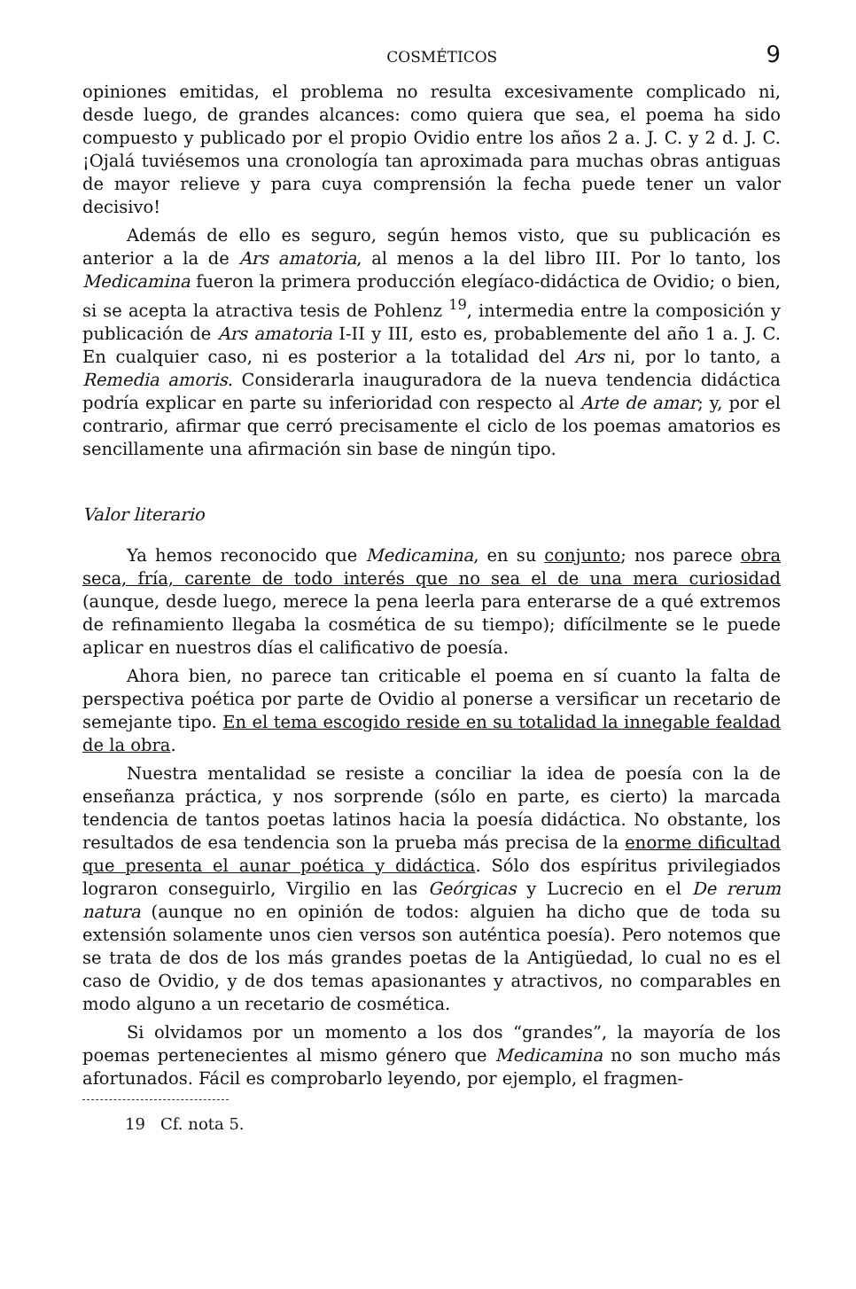COSMÉTICOS 9
opiniones emitidas, el problema no resulta excesivamente complicado ni, desde luego, de grandes alcances: como quiera que sea, el poema ha sido compuesto y publicado por el propio Ovidio entre los años 2 a. J. C. y 2 d. J. C. ¡Ojalá tuviésemos una cronología tan aproximada para muchas obras antiguas de mayor relieve y para cuya comprensión la fecha puede tener un valor decisivo!
Además de ello es seguro, según hemos visto, que su publicación es anterior a la de Ars amatoria, al menos a la del libro III. Por lo tanto, los Medicamina fueron la primera producción elegíaco-didáctica de Ovidio; o bien, si se acepta la atractiva tesis de Pohlenz <sup>19</sup>, intermedia entre la composición y publicación de Ars amatoria I-II y III, esto es, probablemente del año 1 a. J. C. En cualquier caso, ni es posterior a la totalidad del Ars ni, por lo tanto, a Remedia amoris. Considerarla inauguradora de la nueva tendencia didáctica podría explicar en parte su inferioridad con respecto al Arte de amar; y, por el contrario, afirmar que cerró precisamente el ciclo de los poemas amatorios es sencillamente una afirmación sin base de ningún tipo.
Valor literario
Ya hemos reconocido que Medicamina, en su conjunto; nos parece obra seca, fría, carente de todo interés que no sea el de una mera curiosidad (aunque, desde luego, merece la pena leerla para enterarse de a qué extremos de refinamiento llegaba la cosmética de su tiempo); difícilmente se le puede aplicar en nuestros días el calificativo de poesía.
Ahora bien, no parece tan criticable el poema en sí cuanto la falta de perspectiva poética por parte de Ovidio al ponerse a versificar un recetario de semejante tipo. En el tema escogido reside en su totalidad la innegable fealdad de la obra.
Nuestra mentalidad se resiste a conciliar la idea de poesía con la de enseñanza práctica, y nos sorprende (sólo en parte, es cierto) la marcada tendencia de tantos poetas latinos hacia la poesía didáctica. No obstante, los resultados de esa tendencia son la prueba más precisa de la enorme dificultad que presenta el aunar poética y didáctica. Sólo dos espíritus privilegiados lograron conseguirlo, Virgilio en las Geórgicas y Lucrecio en el De rerum natura (aunque no en opinión de todos: alguien ha dicho que de toda su extensión solamente unos cien versos son auténtica poesía). Pero notemos que se trata de dos de los más grandes poetas de la Antigüedad, lo cual no es el caso de Ovidio, y de dos temas apasionantes y atractivos, no comparables en modo alguno a un recetario de cosmética.
Si olvidamos por un momento a los dos “grandes”, la mayoría de los poemas pertenecientes al mismo género que Medicamina no son mucho más afortunados. Fácil es comprobarlo leyendo, por ejemplo, el fragmen-
19 Cf. nota 5.